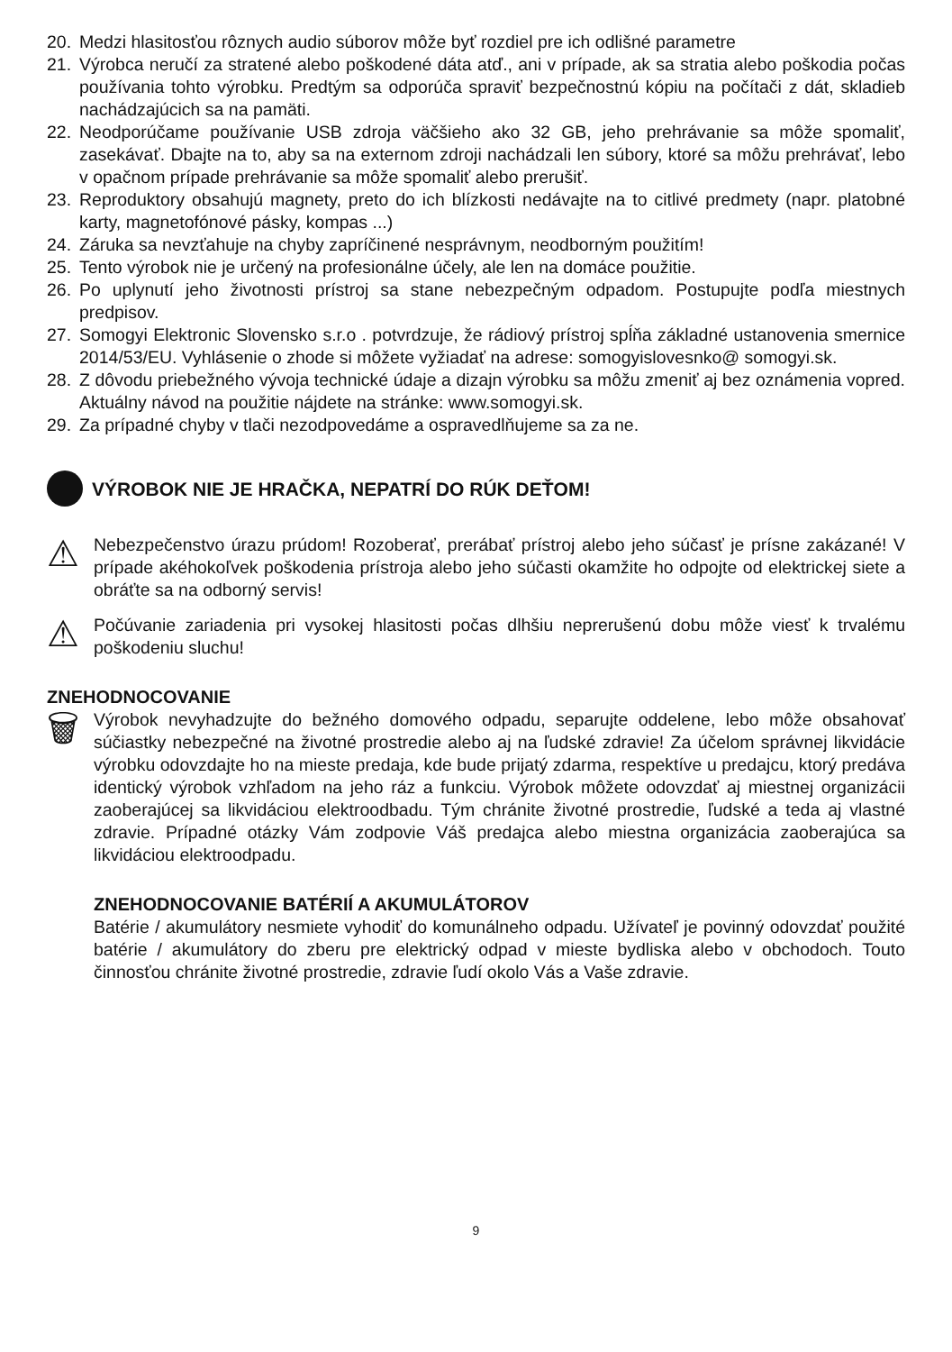20. Medzi hlasitosťou rôznych audio súborov môže byť rozdiel pre ich odlišné parametre
21. Výrobca neručí za stratené alebo poškodené dáta atď., ani v prípade, ak sa stratia alebo poškodia počas používania tohto výrobku. Predtým sa odporúča spraviť bezpečnostnú kópiu na počítači z dát, skladieb nachádzajúcich sa na pamäti.
22. Neodporúčame používanie USB zdroja väčšieho ako 32 GB, jeho prehrávanie sa môže spomaliť, zasekávať. Dbajte na to, aby sa na externom zdroji nachádzali len súbory, ktoré sa môžu prehrávať, lebo v opačnom prípade prehrávanie sa môže spomaliť alebo prerušiť.
23. Reproduktory obsahujú magnety, preto do ich blízkosti nedávajte na to citlivé predmety (napr. platobné karty, magnetofónové pásky, kompas ...)
24. Záruka sa nevzťahuje na chyby zapríčinené nesprávnym, neodborným použitím!
25. Tento výrobok nie je určený na profesionálne účely, ale len na domáce použitie.
26. Po uplynutí jeho životnosti prístroj sa stane nebezpečným odpadom. Postupujte podľa miestnych predpisov.
27. Somogyi Elektronic Slovensko s.r.o . potvrdzuje, že rádiový prístroj spĺňa základné ustanovenia smernice 2014/53/EU. Vyhlásenie o zhode si môžete vyžiadať na adrese: somogyislovesnko@ somogyi.sk.
28. Z dôvodu priebežného vývoja technické údaje a dizajn výrobku sa môžu zmeniť aj bez oznámenia vopred. Aktuálny návod na použitie nájdete na stránke: www.somogyi.sk.
29. Za prípadné chyby v tlači nezodpovedáme a ospravedlňujeme sa za ne.
VÝROBOK NIE JE HRAČKA, NEPATRÍ DO RÚK DEŤOM!
⚠ Nebezpečenstvo úrazu prúdom! Rozoberať, prerábať prístroj alebo jeho súčasť je prísne zakázané! V prípade akéhokoľvek poškodenia prístroja alebo jeho súčasti okamžite ho odpojte od elektrickej siete a obráťte sa na odborný servis!
⚠ Počúvanie zariadenia pri vysokej hlasitosti počas dlhšiu neprerušenú dobu môže viesť k trvalému poškodeniu sluchu!
ZNEHODNOCOVANIE
🗑 Výrobok nevyhadzujte do bežného domového odpadu, separujte oddelene, lebo môže obsahovať súčiastky nebezpečné na životné prostredie alebo aj na ľudské zdravie! Za účelom správnej likvidácie výrobku odovzdajte ho na mieste predaja, kde bude prijatý zdarma, respektíve u predajcu, ktorý predáva identický výrobok vzhľadom na jeho ráz a funkciu. Výrobok môžete odovzdať aj miestnej organizácii zaoberajúcej sa likvidáciou elektroodbadu. Tým chránite životné prostredie, ľudské a teda aj vlastné zdravie. Prípadné otázky Vám zodpovie Váš predajca alebo miestna organizácia zaoberajúca sa likvidáciou elektroodpadu.
ZNEHODNOCOVANIE BATÉRIÍ A AKUMULÁTOROV
Batérie / akumulátory nesmiete vyhodiť do komunálneho odpadu. Užívateľ je povinný odovzdať použité batérie / akumulátory do zberu pre elektrický odpad v mieste bydliska alebo v obchodoch. Touto činnosťou chránite životné prostredie, zdravie ľudí okolo Vás a Vaše zdravie.
9